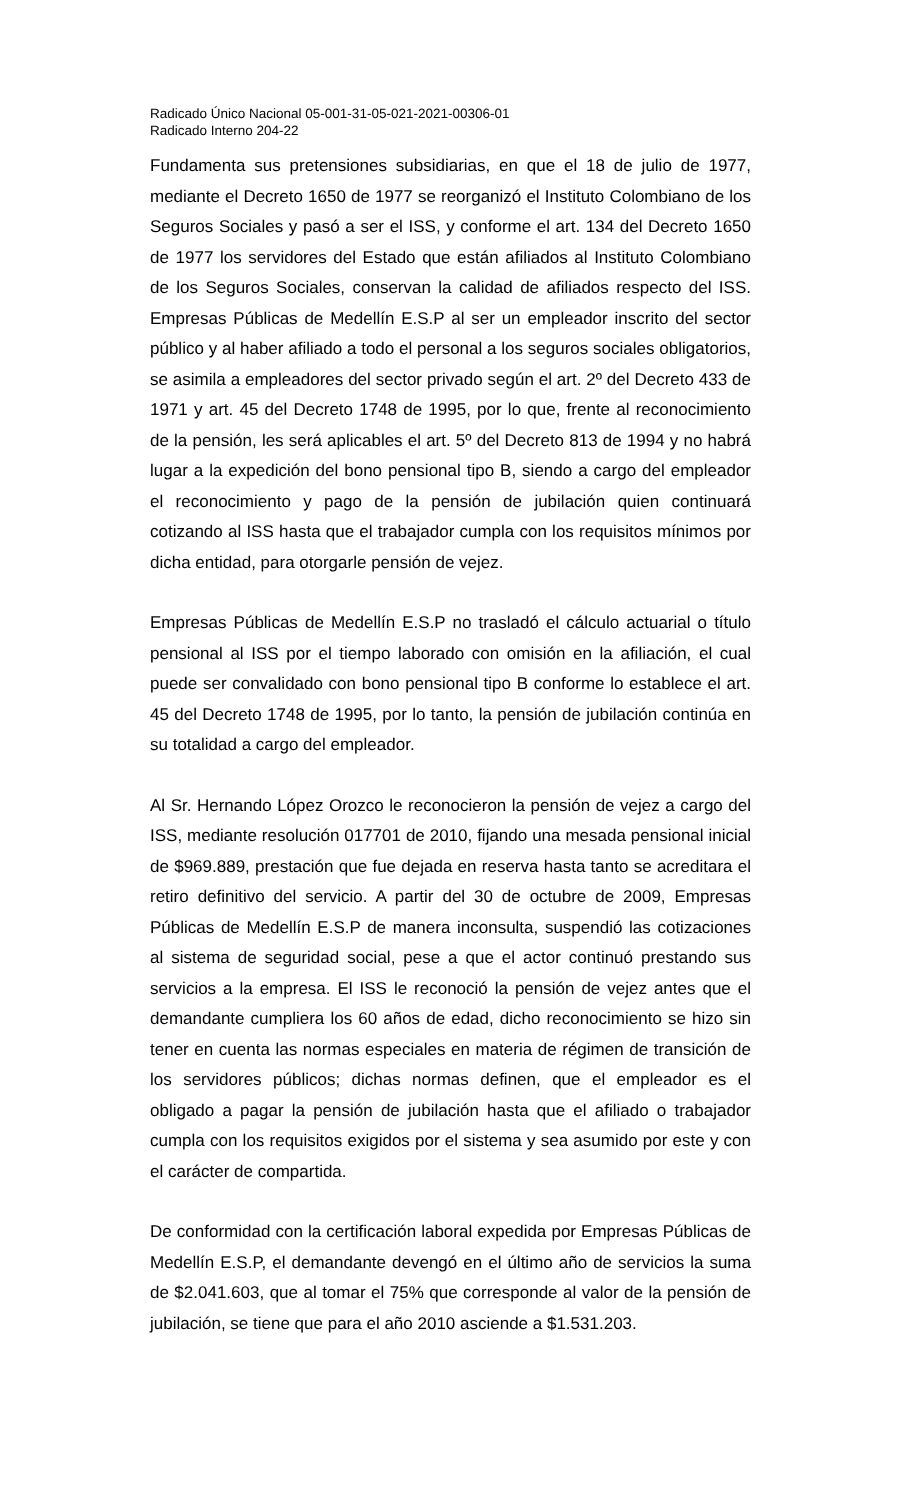Radicado Único Nacional 05-001-31-05-021-2021-00306-01
Radicado Interno 204-22
Fundamenta sus pretensiones subsidiarias, en que el 18 de julio de 1977, mediante el Decreto 1650 de 1977 se reorganizó el Instituto Colombiano de los Seguros Sociales y pasó a ser el ISS, y conforme el art. 134 del Decreto 1650 de 1977 los servidores del Estado que están afiliados al Instituto Colombiano de los Seguros Sociales, conservan la calidad de afiliados respecto del ISS. Empresas Públicas de Medellín E.S.P al ser un empleador inscrito del sector público y al haber afiliado a todo el personal a los seguros sociales obligatorios, se asimila a empleadores del sector privado según el art. 2º del Decreto 433 de 1971 y art. 45 del Decreto 1748 de 1995, por lo que, frente al reconocimiento de la pensión, les será aplicables el art. 5º del Decreto 813 de 1994 y no habrá lugar a la expedición del bono pensional tipo B, siendo a cargo del empleador el reconocimiento y pago de la pensión de jubilación quien continuará cotizando al ISS hasta que el trabajador cumpla con los requisitos mínimos por dicha entidad, para otorgarle pensión de vejez.
Empresas Públicas de Medellín E.S.P no trasladó el cálculo actuarial o título pensional al ISS por el tiempo laborado con omisión en la afiliación, el cual puede ser convalidado con bono pensional tipo B conforme lo establece el art. 45 del Decreto 1748 de 1995, por lo tanto, la pensión de jubilación continúa en su totalidad a cargo del empleador.
Al Sr. Hernando López Orozco le reconocieron la pensión de vejez a cargo del ISS, mediante resolución 017701 de 2010, fijando una mesada pensional inicial de $969.889, prestación que fue dejada en reserva hasta tanto se acreditara el retiro definitivo del servicio. A partir del 30 de octubre de 2009, Empresas Públicas de Medellín E.S.P de manera inconsulta, suspendió las cotizaciones al sistema de seguridad social, pese a que el actor continuó prestando sus servicios a la empresa. El ISS le reconoció la pensión de vejez antes que el demandante cumpliera los 60 años de edad, dicho reconocimiento se hizo sin tener en cuenta las normas especiales en materia de régimen de transición de los servidores públicos; dichas normas definen, que el empleador es el obligado a pagar la pensión de jubilación hasta que el afiliado o trabajador cumpla con los requisitos exigidos por el sistema y sea asumido por este y con el carácter de compartida.
De conformidad con la certificación laboral expedida por Empresas Públicas de Medellín E.S.P, el demandante devengó en el último año de servicios la suma de $2.041.603, que al tomar el 75% que corresponde al valor de la pensión de jubilación, se tiene que para el año 2010 asciende a $1.531.203.